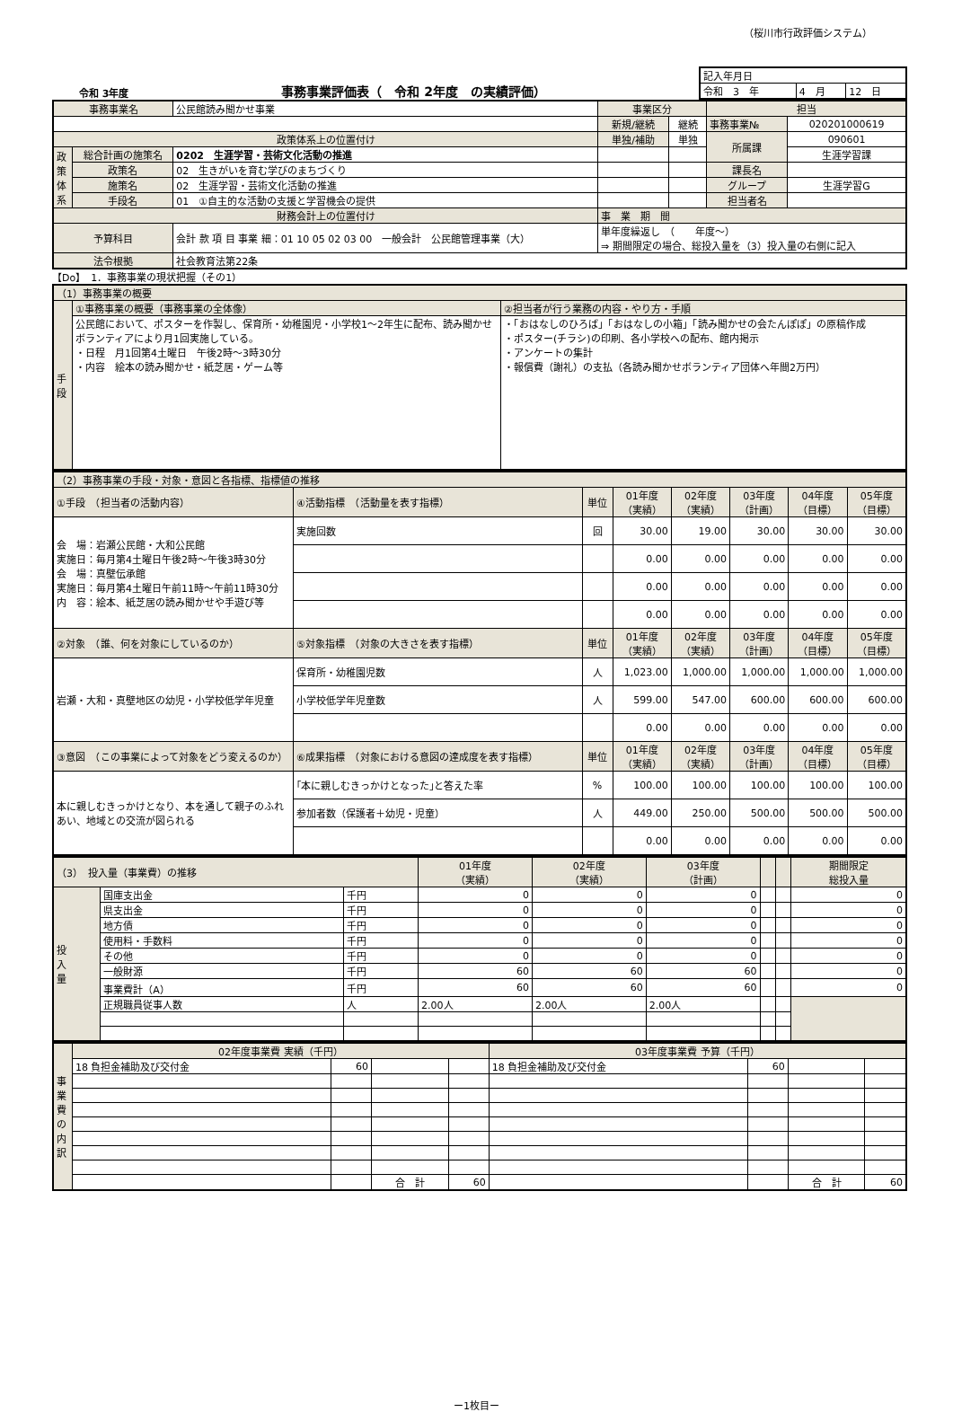（桜川市行政評価システム）
令和 3年度 事務事業評価表（　令和 2年度　の実績評価）
| 記入年月日 | | |
| 令和 3 年 | 4 月 | 12 日 |
| 事務事業名 | | 公民館読み聞かせ事業 | 事業区分 | | 担当 | |
| | | | 新規/継続 | 継続 | 事務事業№ | 020201000619 |
| 政策体系上の位置付け | | | 単独/補助 | 単独 | 所属課 | 090601 |
| 政 策 体 系 | 総合計画の施策名 | 0202 生涯学習・芸術文化活動の推進 | | | | 生涯学習課 |
| | 政策名 | 02 生きがいを育む学びのまちづくり | | | 課長名 | |
| | 施策名 | 02 生涯学習・芸術文化活動の推進 | | | グループ | 生涯学習G |
| | 手段名 | 01 ①自主的な活動の支援と学習機会の提供 | | | 担当者名 | |
| 財務会計上の位置付け | | | 事 業 期 間 | | | |
| 予算科目 | | 会計 款 項 目 事業 細：01 10 05 02 03 00 一般会計 公民館管理事業（大） | 単年度繰返し （ 年度～） ⇒ 期間限定の場合、総投入量を（3）投入量の右側に記入 | | | |
| 法令根拠 | | 社会教育法第22条 | | | | |
【Do】　1．事務事業の現状把握（その1）
| （1）事務事業の概要 | | |
| 手 段 | ①事務事業の概要（事務事業の全体像） | ②担当者が行う業務の内容・やり方・手順 |
| | 公民館において、ポスターを作製し、保育所・幼稚園児・小学校1～2年生に配布、読み聞かせボランティアにより月1回実施している。 ・日程 月1回第4土曜日 午後2時～3時30分 ・内容 絵本の読み聞かせ・紙芝居・ゲーム等 | ・「おはなしのひろば」「おはなしの小箱」「読み聞かせの会たんぽぽ」の原稿作成 ・ポスター(チラシ)の印刷、各小学校への配布、館内掲示 ・アンケートの集計 ・報償費（謝礼）の支払（各読み聞かせボランティア団体へ年間2万円） |
| （2）事務事業の手段・対象・意図と各指標、指標値の推移 | | | | | | | |
| ①手段 （担当者の活動内容） | ④活動指標 （活動量を表す指標） | 単位 | 01年度 （実績） | 02年度 （実績） | 03年度 （計画） | 04年度 （目標） | 05年度 （目標） |
| 会 場：岩瀬公民館・大和公民館 実施日：毎月第4土曜日午後2時～午後3時30分 会 場：真壁伝承館 実施日：毎月第4土曜日午前11時～午前11時30分 内 容：絵本、紙芝居の読み聞かせや手遊び等 | 実施回数 | 回 | 30.00 | 19.00 | 30.00 | 30.00 | 30.00 |
| | | | 0.00 | 0.00 | 0.00 | 0.00 | 0.00 |
| | | | 0.00 | 0.00 | 0.00 | 0.00 | 0.00 |
| | | | 0.00 | 0.00 | 0.00 | 0.00 | 0.00 |
| ②対象 （誰、何を対象にしているのか） | ⑤対象指標 （対象の大きさを表す指標） | 単位 | 01年度 （実績） | 02年度 （実績） | 03年度 （計画） | 04年度 （目標） | 05年度 （目標） |
| 岩瀬・大和・真壁地区の幼児・小学校低学年児童 | 保育所・幼稚園児数 | 人 | 1,023.00 | 1,000.00 | 1,000.00 | 1,000.00 | 1,000.00 |
| | 小学校低学年児童数 | 人 | 599.00 | 547.00 | 600.00 | 600.00 | 600.00 |
| | | | 0.00 | 0.00 | 0.00 | 0.00 | 0.00 |
| ③意図 （この事業によって対象をどう変えるのか） | ⑥成果指標 （対象における意図の達成度を表す指標） | 単位 | 01年度 （実績） | 02年度 （実績） | 03年度 （計画） | 04年度 （目標） | 05年度 （目標） |
| 本に親しむきっかけとなり、本を通して親子のふれあい、地域との交流が図られる | ｢本に親しむきっかけとなった｣と答えた率 | % | 100.00 | 100.00 | 100.00 | 100.00 | 100.00 |
| | 参加者数（保護者＋幼児・児童） | 人 | 449.00 | 250.00 | 500.00 | 500.00 | 500.00 |
| | | | 0.00 | 0.00 | 0.00 | 0.00 | 0.00 |
| （3） 投入量（事業費）の推移 | | | 01年度 （実績） | 02年度 （実績） | 03年度 （計画） | | | 期間限定 総投入量 |
| 投 入 量 | 国庫支出金 | 千円 | 0 | 0 | 0 | | | 0 |
| | 県支出金 | 千円 | 0 | 0 | 0 | | | 0 |
| | 地方債 | 千円 | 0 | 0 | 0 | | | 0 |
| | 使用料・手数料 | 千円 | 0 | 0 | 0 | | | 0 |
| | その他 | 千円 | 0 | 0 | 0 | | | 0 |
| | 一般財源 | 千円 | 60 | 60 | 60 | | | 0 |
| | 事業費計（A） | 千円 | 60 | 60 | 60 | | | 0 |
| | 正規職員従事人数 | 人 | 2.00人 | 2.00人 | 2.00人 | | | |
| 事 業 費 の 内 訳 | 02年度事業費 実績（千円） | | | | 03年度事業費 予算（千円） | | | |
| | 18 負担金補助及び交付金 | 60 | | | 18 負担金補助及び交付金 | 60 | | |
| | | | 合 計 | 60 | | | 合 計 | 60 |
ー1枚目ー